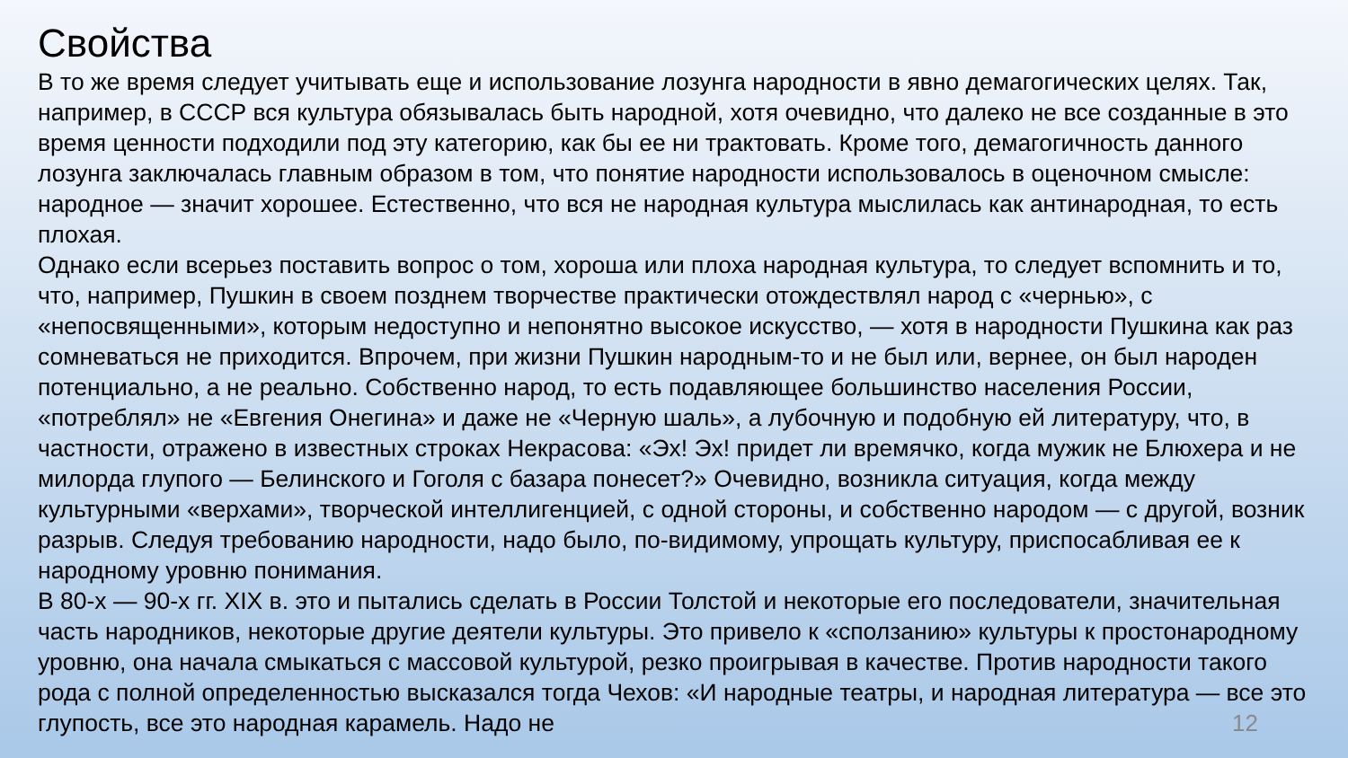Свойства
В то же время следует учитывать еще и использование лозунга народности в явно демагогических целях. Так, например, в СССР вся культура обязывалась быть народной, хотя очевидно, что далеко не все созданные в это время ценности подходили под эту категорию, как бы ее ни трактовать. Кроме того, демагогичность данного лозунга заключалась главным образом в том, что понятие народности использовалось в оценочном смысле: народное — значит хорошее. Естественно, что вся не народная культура мыслилась как антинародная, то есть плохая.
Однако если всерьез поставить вопрос о том, хороша или плоха народная культура, то следует вспомнить и то, что, например, Пушкин в своем позднем творчестве практически отождествлял народ с «чернью», с «непосвященными», которым недоступно и непонятно высокое искусство, — хотя в народности Пушкина как раз сомневаться не приходится. Впрочем, при жизни Пушкин народным-то и не был или, вернее, он был народен потенциально, а не реально. Собственно народ, то есть подавляющее большинство населения России, «потреблял» не «Евгения Онегина» и даже не «Черную шаль», а лубочную и подобную ей литературу, что, в частности, отражено в известных строках Некрасова: «Эх! Эх! придет ли времячко, когда мужик не Блюхера и не милорда глупого — Белинского и Гоголя с базара понесет?» Очевидно, возникла ситуация, когда между культурными «верхами», творческой интеллигенцией, с одной стороны, и собственно народом — с другой, возник разрыв. Следуя требованию народности, надо было, по-видимому, упрощать культуру, приспосабливая ее к народному уровню понимания.
В 80-х — 90-х гг. XIX в. это и пытались сделать в России Толстой и некоторые его последователи, значительная часть народников, некоторые другие деятели культуры. Это привело к «сползанию» культуры к простонародному уровню, она начала смыкаться с массовой культурой, резко проигрывая в качестве. Против народности такого рода с полной определенностью высказался тогда Чехов: «И народные театры, и народная литература — все это глупость, все это народная карамель. Надо не
12